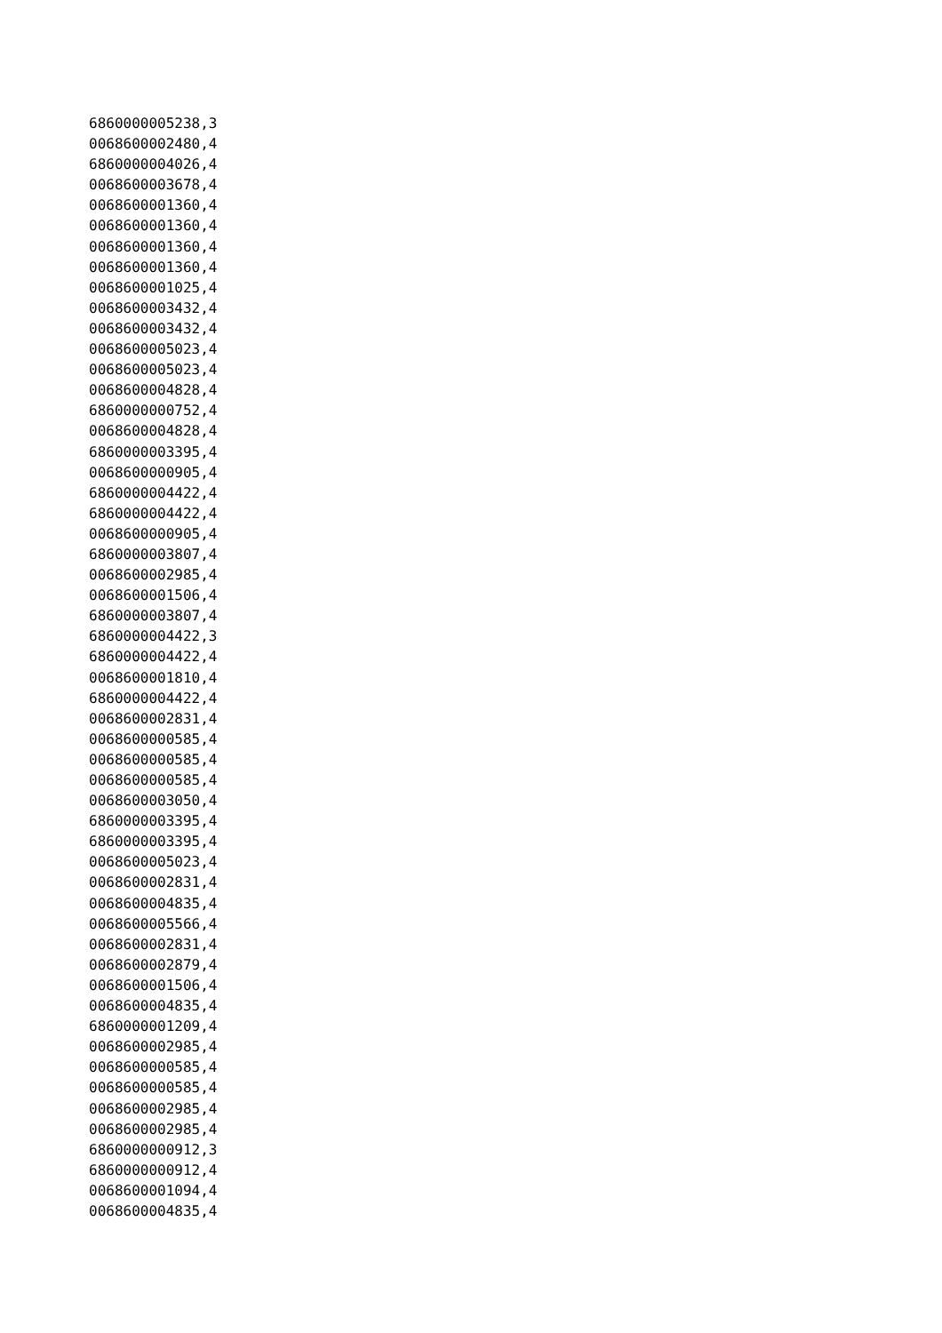6860000005238,3
0068600002480,4
6860000004026,4
0068600003678,4
0068600001360,4
0068600001360,4
0068600001360,4
0068600001360,4
0068600001025,4
0068600003432,4
0068600003432,4
0068600005023,4
0068600005023,4
0068600004828,4
6860000000752,4
0068600004828,4
6860000003395,4
0068600000905,4
6860000004422,4
6860000004422,4
0068600000905,4
6860000003807,4
0068600002985,4
0068600001506,4
6860000003807,4
6860000004422,3
6860000004422,4
0068600001810,4
6860000004422,4
0068600002831,4
0068600000585,4
0068600000585,4
0068600000585,4
0068600003050,4
6860000003395,4
6860000003395,4
0068600005023,4
0068600002831,4
0068600004835,4
0068600005566,4
0068600002831,4
0068600002879,4
0068600001506,4
0068600004835,4
6860000001209,4
0068600002985,4
0068600000585,4
0068600000585,4
0068600002985,4
0068600002985,4
6860000000912,3
6860000000912,4
0068600001094,4
0068600004835,4